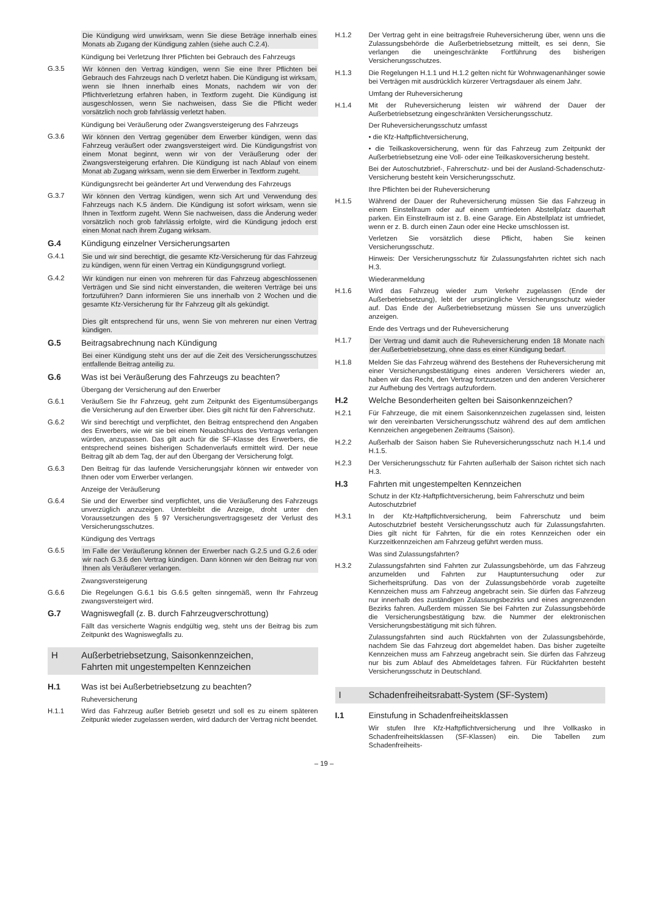Die Kündigung wird unwirksam, wenn Sie diese Beträge innerhalb eines Monats ab Zugang der Kündigung zahlen (siehe auch C.2.4).
Kündigung bei Verletzung Ihrer Pflichten bei Gebrauch des Fahrzeugs
G.3.5 Wir können den Vertrag kündigen, wenn Sie eine Ihrer Pflichten bei Gebrauch des Fahrzeugs nach D verletzt haben. Die Kündigung ist wirksam, wenn sie Ihnen innerhalb eines Monats, nachdem wir von der Pflichtverletzung erfahren haben, in Textform zugeht. Die Kündigung ist ausgeschlossen, wenn Sie nachweisen, dass Sie die Pflicht weder vorsätzlich noch grob fahrlässig verletzt haben.
Kündigung bei Veräußerung oder Zwangsversteigerung des Fahrzeugs
G.3.6 Wir können den Vertrag gegenüber dem Erwerber kündigen, wenn das Fahrzeug veräußert oder zwangsversteigert wird. Die Kündigungsfrist von einem Monat beginnt, wenn wir von der Veräußerung oder der Zwangsversteigerung erfahren. Die Kündigung ist nach Ablauf von einem Monat ab Zugang wirksam, wenn sie dem Erwerber in Textform zugeht.
Kündigungsrecht bei geänderter Art und Verwendung des Fahrzeugs
G.3.7 Wir können den Vertrag kündigen, wenn sich Art und Verwendung des Fahrzeugs nach K.5 ändern. Die Kündigung ist sofort wirksam, wenn sie Ihnen in Textform zugeht. Wenn Sie nachweisen, dass die Änderung weder vorsätzlich noch grob fahrlässig erfolgte, wird die Kündigung jedoch erst einen Monat nach ihrem Zugang wirksam.
G.4 Kündigung einzelner Versicherungsarten
G.4.1 Sie und wir sind berechtigt, die gesamte Kfz-Versicherung für das Fahrzeug zu kündigen, wenn für einen Vertrag ein Kündigungsgrund vorliegt.
G.4.2 Wir kündigen nur einen von mehreren für das Fahrzeug abgeschlossenen Verträgen und Sie sind nicht einverstanden, die weiteren Verträge bei uns fortzuführen? Dann informieren Sie uns innerhalb von 2 Wochen und die gesamte Kfz-Versicherung für Ihr Fahrzeug gilt als gekündigt.
Dies gilt entsprechend für uns, wenn Sie von mehreren nur einen Vertrag kündigen.
G.5 Beitragsabrechnung nach Kündigung
Bei einer Kündigung steht uns der auf die Zeit des Versicherungsschutzes entfallende Beitrag anteilig zu.
G.6 Was ist bei Veräußerung des Fahrzeugs zu beachten?
Übergang der Versicherung auf den Erwerber
G.6.1 Veräußern Sie Ihr Fahrzeug, geht zum Zeitpunkt des Eigentumsübergangs die Versicherung auf den Erwerber über. Dies gilt nicht für den Fahrerschutz.
G.6.2 Wir sind berechtigt und verpflichtet, den Beitrag entsprechend den Angaben des Erwerbers, wie wir sie bei einem Neuabschluss des Vertrags verlangen würden, anzupassen. Das gilt auch für die SF-Klasse des Erwerbers, die entsprechend seines bisherigen Schadenverlaufs ermittelt wird. Der neue Beitrag gilt ab dem Tag, der auf den Übergang der Versicherung folgt.
G.6.3 Den Beitrag für das laufende Versicherungsjahr können wir entweder von Ihnen oder vom Erwerber verlangen.
Anzeige der Veräußerung
G.6.4 Sie und der Erwerber sind verpflichtet, uns die Veräußerung des Fahrzeugs unverzüglich anzuzeigen. Unterbleibt die Anzeige, droht unter den Voraussetzungen des § 97 Versicherungsvertragsgesetz der Verlust des Versicherungsschutzes.
Kündigung des Vertrags
G.6.5 Im Falle der Veräußerung können der Erwerber nach G.2.5 und G.2.6 oder wir nach G.3.6 den Vertrag kündigen. Dann können wir den Beitrag nur von Ihnen als Veräußerer verlangen.
Zwangsversteigerung
G.6.6 Die Regelungen G.6.1 bis G.6.5 gelten sinngemäß, wenn Ihr Fahrzeug zwangsversteigert wird.
G.7 Wagniswegfall (z. B. durch Fahrzeugverschrottung)
Fällt das versicherte Wagnis endgültig weg, steht uns der Beitrag bis zum Zeitpunkt des Wagniswegfalls zu.
H Außerbetriebsetzung, Saisonkennzeichen,
Fahrten mit ungestempelten Kennzeichen
H.1 Was ist bei Außerbetriebsetzung zu beachten?
Ruheversicherung
H.1.1 Wird das Fahrzeug außer Betrieb gesetzt und soll es zu einem späteren Zeitpunkt wieder zugelassen werden, wird dadurch der Vertrag nicht beendet.
H.1.2 Der Vertrag geht in eine beitragsfreie Ruheversicherung über, wenn uns die Zulassungsbehörde die Außerbetriebsetzung mitteilt, es sei denn, Sie verlangen die uneingeschränkte Fortführung des bisherigen Versicherungsschutzes.
H.1.3 Die Regelungen H.1.1 und H.1.2 gelten nicht für Wohnwagenanhänger sowie bei Verträgen mit ausdrücklich kürzerer Vertragsdauer als einem Jahr.
Umfang der Ruheversicherung
H.1.4 Mit der Ruheversicherung leisten wir während der Dauer der Außerbetriebsetzung eingeschränkten Versicherungsschutz.
Der Ruheversicherungsschutz umfasst
• die Kfz-Haftpflichtversicherung,
• die Teilkaskoversicherung, wenn für das Fahrzeug zum Zeitpunkt der Außerbetriebsetzung eine Voll- oder eine Teilkaskoversicherung besteht.
Bei der Autoschutzbrief-, Fahrerschutz- und bei der Ausland-Schadenschutz-Versicherung besteht kein Versicherungsschutz.
Ihre Pflichten bei der Ruheversicherung
H.1.5 Während der Dauer der Ruheversicherung müssen Sie das Fahrzeug in einem Einstellraum oder auf einem umfriedeten Abstellplatz dauerhaft parken. Ein Einstellraum ist z. B. eine Garage. Ein Abstellplatz ist umfriedet, wenn er z. B. durch einen Zaun oder eine Hecke umschlossen ist.
Verletzen Sie vorsätzlich diese Pflicht, haben Sie keinen Versicherungsschutz.
Hinweis: Der Versicherungsschutz für Zulassungsfahrten richtet sich nach H.3.
Wiederanmeldung
H.1.6 Wird das Fahrzeug wieder zum Verkehr zugelassen (Ende der Außerbetriebsetzung), lebt der ursprüngliche Versicherungsschutz wieder auf. Das Ende der Außerbetriebsetzung müssen Sie uns unverzüglich anzeigen.
Ende des Vertrags und der Ruheversicherung
H.1.7 Der Vertrag und damit auch die Ruheversicherung enden 18 Monate nach der Außerbetriebsetzung, ohne dass es einer Kündigung bedarf.
H.1.8 Melden Sie das Fahrzeug während des Bestehens der Ruheversicherung mit einer Versicherungsbestätigung eines anderen Versicherers wieder an, haben wir das Recht, den Vertrag fortzusetzen und den anderen Versicherer zur Aufhebung des Vertrags aufzufordern.
H.2 Welche Besonderheiten gelten bei Saisonkennzeichen?
H.2.1 Für Fahrzeuge, die mit einem Saisonkennzeichen zugelassen sind, leisten wir den vereinbarten Versicherungsschutz während des auf dem amtlichen Kennzeichen angegebenen Zeitraums (Saison).
H.2.2 Außerhalb der Saison haben Sie Ruheversicherungsschutz nach H.1.4 und H.1.5.
H.2.3 Der Versicherungsschutz für Fahrten außerhalb der Saison richtet sich nach H.3.
H.3 Fahrten mit ungestempelten Kennzeichen
Schutz in der Kfz-Haftpflichtversicherung, beim Fahrerschutz und beim Autoschutzbrief
H.3.1 In der Kfz-Haftpflichtversicherung, beim Fahrerschutz und beim Autoschutzbrief besteht Versicherungsschutz auch für Zulassungsfahrten. Dies gilt nicht für Fahrten, für die ein rotes Kennzeichen oder ein Kurzzeitkennzeichen am Fahrzeug geführt werden muss.
Was sind Zulassungsfahrten?
H.3.2 Zulassungsfahrten sind Fahrten zur Zulassungsbehörde, um das Fahrzeug anzumelden und Fahrten zur Hauptuntersuchung oder zur Sicherheitsprüfung. Das von der Zulassungsbehörde vorab zugeteilte Kennzeichen muss am Fahrzeug angebracht sein. Sie dürfen das Fahrzeug nur innerhalb des zuständigen Zulassungsbezirks und eines angrenzenden Bezirks fahren. Außerdem müssen Sie bei Fahrten zur Zulassungsbehörde die Versicherungsbestätigung bzw. die Nummer der elektronischen Versicherungsbestätigung mit sich führen.
Zulassungsfahrten sind auch Rückfahrten von der Zulassungsbehörde, nachdem Sie das Fahrzeug dort abgemeldet haben. Das bisher zugeteilte Kennzeichen muss am Fahrzeug angebracht sein. Sie dürfen das Fahrzeug nur bis zum Ablauf des Abmeldetages fahren. Für Rückfahrten besteht Versicherungsschutz in Deutschland.
I Schadenfreiheitsrabatt-System (SF-System)
I.1 Einstufung in Schadenfreiheitsklassen
Wir stufen Ihre Kfz-Haftpflichtversicherung und Ihre Vollkasko in Schadenfreiheitsklassen (SF-Klassen) ein. Die Tabellen zum Schadenfreiheits-
– 19 –